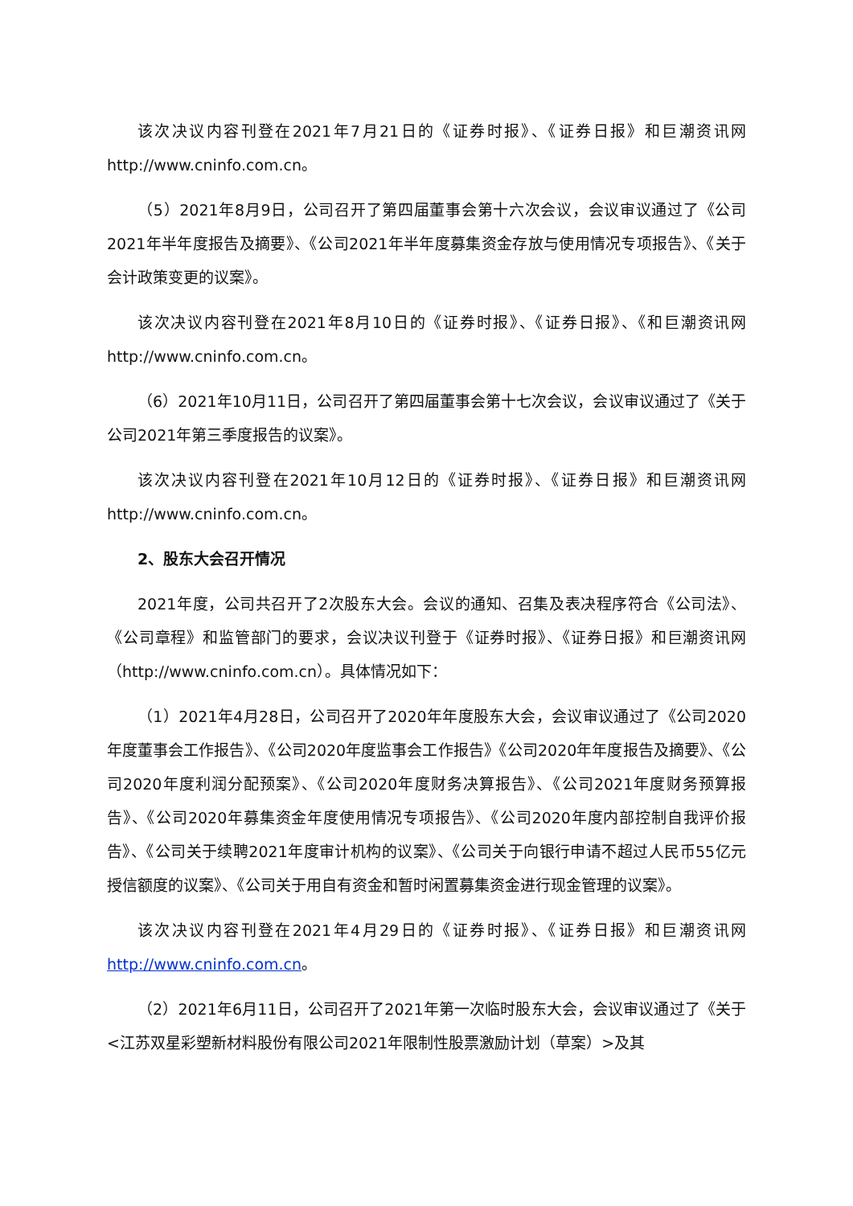该次决议内容刊登在2021年7月21日的《证券时报》、《证券日报》和巨潮资讯网http://www.cninfo.com.cn。
（5）2021年8月9日，公司召开了第四届董事会第十六次会议，会议审议通过了《公司2021年半年度报告及摘要》、《公司2021年半年度募集资金存放与使用情况专项报告》、《关于会计政策变更的议案》。
该次决议内容刊登在2021年8月10日的《证券时报》、《证券日报》、《和巨潮资讯网 http://www.cninfo.com.cn。
（6）2021年10月11日，公司召开了第四届董事会第十七次会议，会议审议通过了《关于公司2021年第三季度报告的议案》。
该次决议内容刊登在2021年10月12日的《证券时报》、《证券日报》和巨潮资讯网 http://www.cninfo.com.cn。
2、股东大会召开情况
2021年度，公司共召开了2次股东大会。会议的通知、召集及表决程序符合《公司法》、《公司章程》和监管部门的要求，会议决议刊登于《证券时报》、《证券日报》和巨潮资讯网（http://www.cninfo.com.cn）。具体情况如下：
（1）2021年4月28日，公司召开了2020年年度股东大会，会议审议通过了《公司2020年度董事会工作报告》、《公司2020年度监事会工作报告》《公司2020年年度报告及摘要》、《公司2020年度利润分配预案》、《公司2020年度财务决算报告》、《公司2021年度财务预算报告》、《公司2020年募集资金年度使用情况专项报告》、《公司2020年度内部控制自我评价报告》、《公司关于续聘2021年度审计机构的议案》、《公司关于向银行申请不超过人民币55亿元授信额度的议案》、《公司关于用自有资金和暂时闲置募集资金进行现金管理的议案》。
该次决议内容刊登在2021年4月29日的《证券时报》、《证券日报》和巨潮资讯网http://www.cninfo.com.cn。
（2）2021年6月11日，公司召开了2021年第一次临时股东大会，会议审议通过了《关于<江苏双星彩塑新材料股份有限公司2021年限制性股票激励计划（草案）>及其